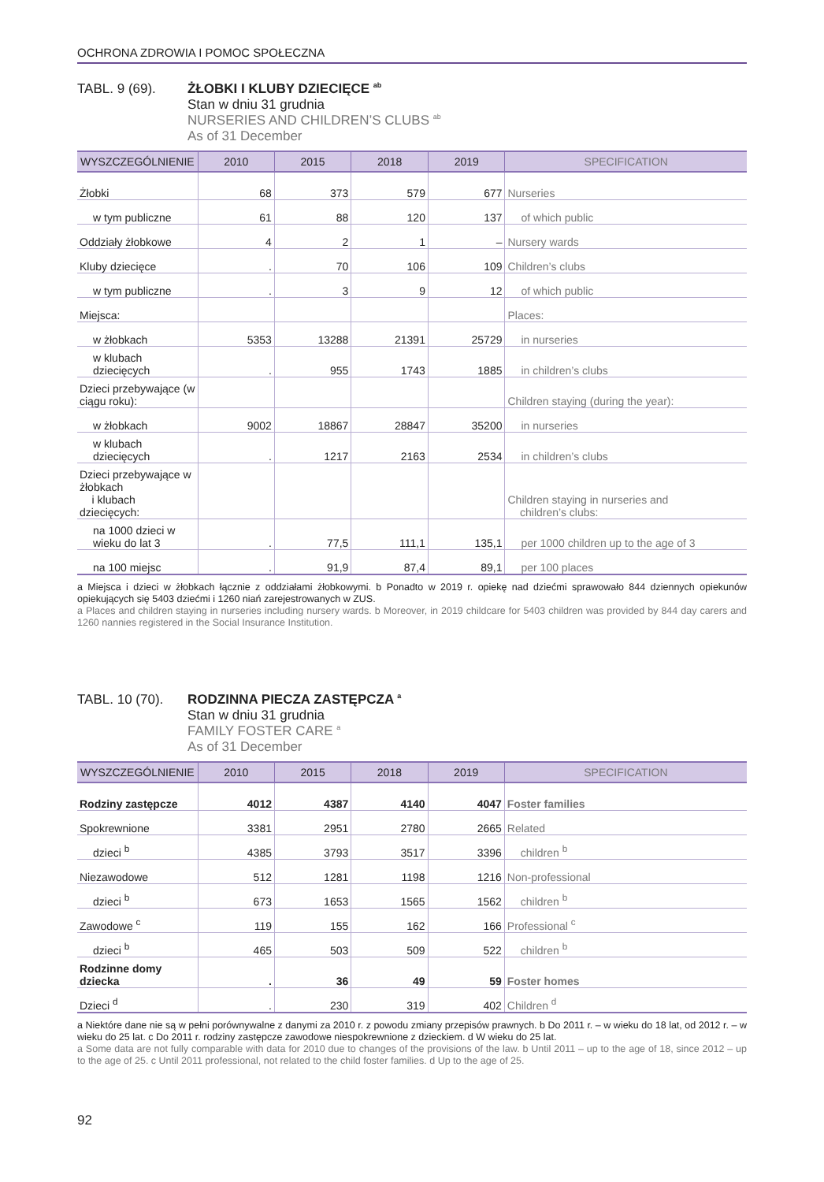OCHRONA ZDROWIA I POMOC SPOŁECZNA
TABL. 9 (69). ŻŁOBKI I KLUBY DZIECIĘCE <sup>ab</sup>
Stan w dniu 31 grudnia
NURSERIES AND CHILDREN’S CLUBS <sup>ab</sup>
As of 31 December
| WYSZCZEGÓLNIENIE | 2010 | 2015 | 2018 | 2019 | SPECIFICATION |
| --- | --- | --- | --- | --- | --- |
| Żłobki | 68 | 373 | 579 | 677 | Nurseries |
| w tym publiczne | 61 | 88 | 120 | 137 | of which public |
| Oddziały żłobkowe | 4 | 2 | 1 | – | Nursery wards |
| Kluby dziecięce | . | 70 | 106 | 109 | Children’s clubs |
| w tym publiczne | . | 3 | 9 | 12 | of which public |
| Miejsca: | | | | | Places: |
| w żłobkach | 5353 | 13288 | 21391 | 25729 | in nurseries |
| w klubach dziecięcych | . | 955 | 1743 | 1885 | in children’s clubs |
| Dzieci przebywające (w ciągu roku): | | | | | Children staying (during the year): |
| w żłobkach | 9002 | 18867 | 28847 | 35200 | in nurseries |
| w klubach dziecięcych | . | 1217 | 2163 | 2534 | in children’s clubs |
| Dzieci przebywające w żłobkach i klubach dziecięcych: | | | | | Children staying in nurseries and children’s clubs: |
| na 1000 dzieci w wieku do lat 3 | . | 77,5 | 111,1 | 135,1 | per 1000 children up to the age of 3 |
| na 100 miejsc | . | 91,9 | 87,4 | 89,1 | per 100 places |
a Miejsca i dzieci w żłobkach łącznie z oddziałami żłobkowymi. b Ponadto w 2019 r. opiekę nad dziećmi sprawowało 844 dziennych opiekunów opiekujących się 5403 dziećmi i 1260 niań zarejestrowanych w ZUS.
a Places and children staying in nurseries including nursery wards. b Moreover, in 2019 childcare for 5403 children was provided by 844 day carers and 1260 nannies registered in the Social Insurance Institution.
TABL. 10 (70).
RODZINNA PIECZA ZASTĘPCZA <sup>a</sup>
Stan w dniu 31 grudnia
FAMILY FOSTER CARE <sup>a</sup>
As of 31 December
| WYSZCZEGÓLNIENIE | 2010 | 2015 | 2018 | 2019 | SPECIFICATION |
| --- | --- | --- | --- | --- | --- |
| Rodziny zastępcze | 4012 | 4387 | 4140 | 4047 | Foster families |
| Spokrewnione | 3381 | 2951 | 2780 | 2665 | Related |
| dzieci <sup>b</sup> | 4385 | 3793 | 3517 | 3396 | children <sup>b</sup> |
| Niezawodowe | 512 | 1281 | 1198 | 1216 | Non-professional |
| dzieci <sup>b</sup> | 673 | 1653 | 1565 | 1562 | children <sup>b</sup> |
| Zawodowe <sup>c</sup> | 119 | 155 | 162 | 166 | Professional <sup>c</sup> |
| dzieci <sup>b</sup> | 465 | 503 | 509 | 522 | children <sup>b</sup> |
| Rodzinne domy dziecka | . | 36 | 49 | 59 | Foster homes |
| Dzieci <sup>d</sup> | . | 230 | 319 | 402 | Children <sup>d</sup> |
a Niektóre dane nie są w pełni porównywalne z danymi za 2010 r. z powodu zmiany przepisów prawnych. b Do 2011 r. – w wieku do 18 lat, od 2012 r. – w wieku do 25 lat. c Do 2011 r. rodziny zastępcze zawodowe niespokrewnione z dzieckiem. d W wieku do 25 lat.
a Some data are not fully comparable with data for 2010 due to changes of the provisions of the law. b Until 2011 – up to the age of 18, since 2012 – up to the age of 25. c Until 2011 professional, not related to the child foster families. d Up to the age of 25.
92